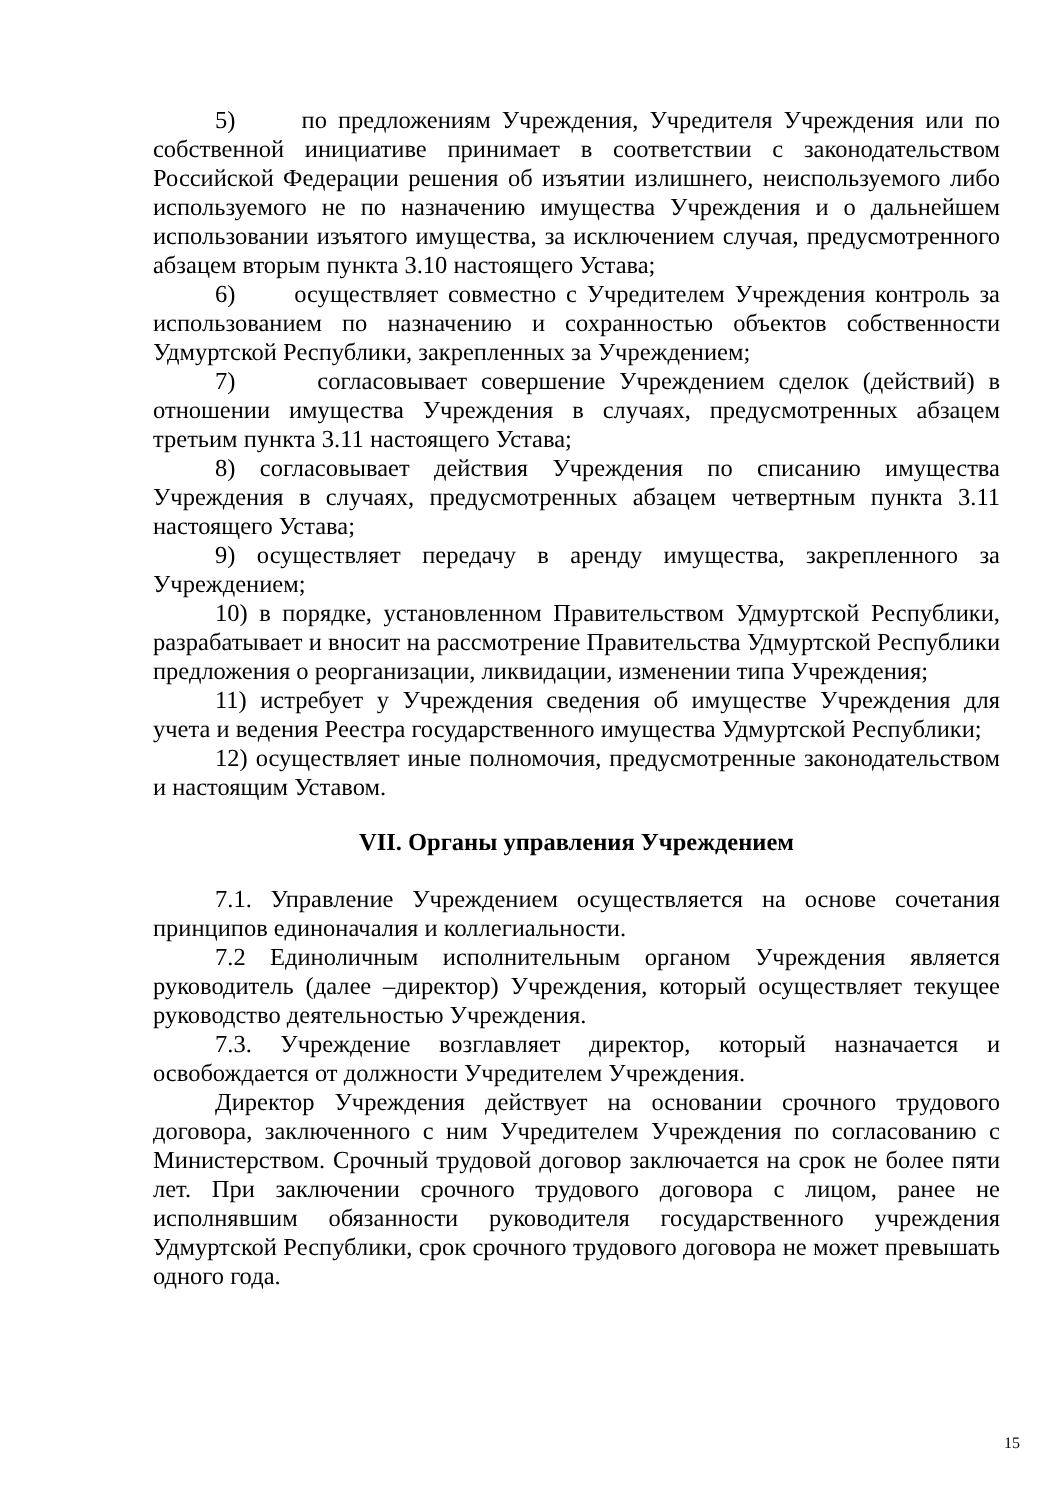5) по предложениям Учреждения, Учредителя Учреждения или по собственной инициативе принимает в соответствии с законодательством Российской Федерации решения об изъятии излишнего, неиспользуемого либо используемого не по назначению имущества Учреждения и о дальнейшем использовании изъятого имущества, за исключением случая, предусмотренного абзацем вторым пункта 3.10 настоящего Устава;
6) осуществляет совместно с Учредителем Учреждения контроль за использованием по назначению и сохранностью объектов собственности Удмуртской Республики, закрепленных за Учреждением;
7) согласовывает совершение Учреждением сделок (действий) в отношении имущества Учреждения в случаях, предусмотренных абзацем третьим пункта 3.11 настоящего Устава;
8) согласовывает действия Учреждения по списанию имущества Учреждения в случаях, предусмотренных абзацем четвертным пункта 3.11 настоящего Устава;
9) осуществляет передачу в аренду имущества, закрепленного за Учреждением;
10) в порядке, установленном Правительством Удмуртской Республики, разрабатывает и вносит на рассмотрение Правительства Удмуртской Республики предложения о реорганизации, ликвидации, изменении типа Учреждения;
11) истребует у Учреждения сведения об имуществе Учреждения для учета и ведения Реестра государственного имущества Удмуртской Республики;
12) осуществляет иные полномочия, предусмотренные законодательством и настоящим Уставом.
VII. Органы управления Учреждением
7.1. Управление Учреждением осуществляется на основе сочетания принципов единоначалия и коллегиальности.
7.2 Единоличным исполнительным органом Учреждения является руководитель (далее –директор) Учреждения, который осуществляет текущее руководство деятельностью Учреждения.
7.3. Учреждение возглавляет директор, который назначается и освобождается от должности Учредителем Учреждения.
Директор Учреждения действует на основании срочного трудового договора, заключенного с ним Учредителем Учреждения по согласованию с Министерством. Срочный трудовой договор заключается на срок не более пяти лет. При заключении срочного трудового договора с лицом, ранее не исполнявшим обязанности руководителя государственного учреждения Удмуртской Республики, срок срочного трудового договора не может превышать одного года.
15